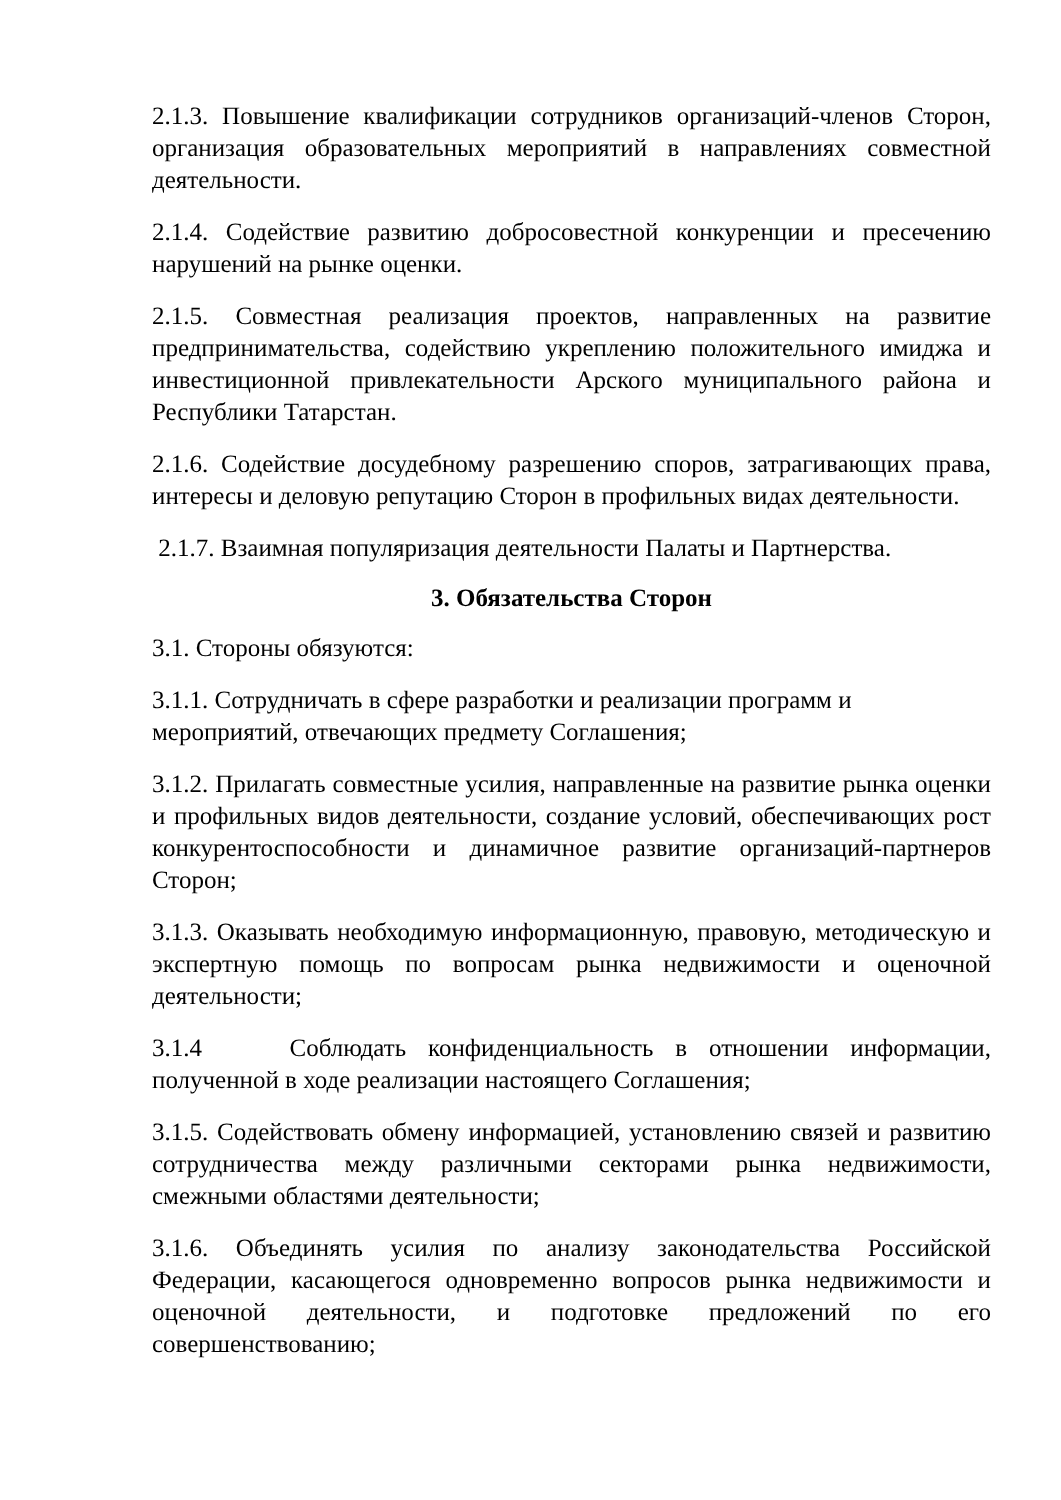2.1.3. Повышение квалификации сотрудников организаций-членов Сторон, организация образовательных мероприятий в направлениях совместной деятельности.
2.1.4. Содействие развитию добросовестной конкуренции и пресечению нарушений на рынке оценки.
2.1.5. Совместная реализация проектов, направленных на развитие предпринимательства, содействию укреплению положительного имиджа и инвестиционной привлекательности Арского муниципального района и Республики Татарстан.
2.1.6. Содействие досудебному разрешению споров, затрагивающих права, интересы и деловую репутацию Сторон в профильных видах деятельности.
2.1.7. Взаимная популяризация деятельности Палаты и Партнерства.
3. Обязательства Сторон
3.1. Стороны обязуются:
3.1.1. Сотрудничать в сфере разработки и реализации программ и
мероприятий, отвечающих предмету Соглашения;
3.1.2. Прилагать совместные усилия, направленные на развитие рынка оценки и профильных видов деятельности, создание условий, обеспечивающих рост конкурентоспособности и динамичное развитие организаций-партнеров Сторон;
3.1.3. Оказывать необходимую информационную, правовую, методическую и экспертную помощь по вопросам рынка недвижимости и оценочной деятельности;
3.1.4 Соблюдать конфиденциальность в отношении информации, полученной в ходе реализации настоящего Соглашения;
3.1.5. Содействовать обмену информацией, установлению связей и развитию сотрудничества между различными секторами рынка недвижимости, смежными областями деятельности;
3.1.6. Объединять усилия по анализу законодательства Российской Федерации, касающегося одновременно вопросов рынка недвижимости и оценочной деятельности, и подготовке предложений по его совершенствованию;